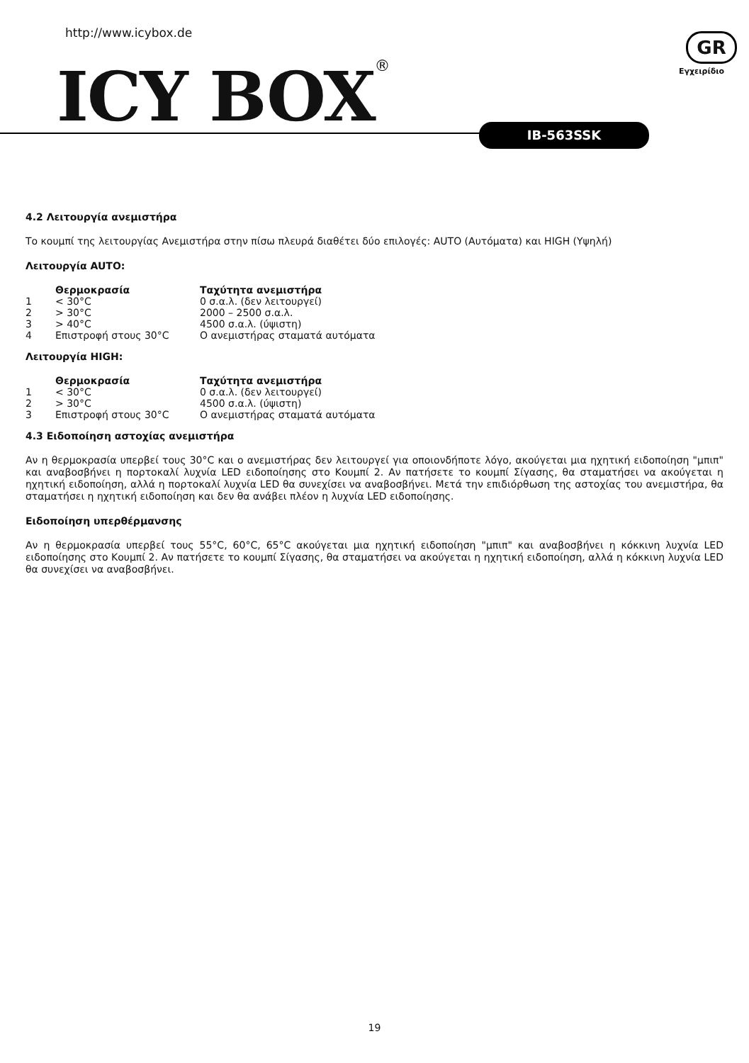http://www.icybox.de
ICY BOX®
GR
Εγχειρίδιο
IB-563SSK
4.2 Λειτουργία ανεμιστήρα
Το κουμπί της λειτουργίας Ανεμιστήρα στην πίσω πλευρά διαθέτει δύο επιλογές: AUTO (Αυτόματα) και HIGH (Υψηλή)
Λειτουργία AUTO:
| | Θερμοκρασία | Ταχύτητα ανεμιστήρα |
| --- | --- | --- |
| 1 | < 30°C | 0 σ.α.λ. (δεν λειτουργεί) |
| 2 | > 30°C | 2000 – 2500 σ.α.λ. |
| 3 | > 40°C | 4500 σ.α.λ. (ύψιστη) |
| 4 | Επιστροφή στους 30°C | Ο ανεμιστήρας σταματά αυτόματα |
Λειτουργία HIGH:
| | Θερμοκρασία | Ταχύτητα ανεμιστήρα |
| --- | --- | --- |
| 1 | < 30°C | 0 σ.α.λ. (δεν λειτουργεί) |
| 2 | > 30°C | 4500 σ.α.λ. (ύψιστη) |
| 3 | Επιστροφή στους 30°C | Ο ανεμιστήρας σταματά αυτόματα |
4.3 Ειδοποίηση αστοχίας ανεμιστήρα
Αν η θερμοκρασία υπερβεί τους 30°C και ο ανεμιστήρας δεν λειτουργεί για οποιονδήποτε λόγο, ακούγεται μια ηχητική ειδοποίηση "μπιπ" και αναβοσβήνει η πορτοκαλί λυχνία LED ειδοποίησης στο Κουμπί 2. Αν πατήσετε το κουμπί Σίγασης, θα σταματήσει να ακούγεται η ηχητική ειδοποίηση, αλλά η πορτοκαλί λυχνία LED θα συνεχίσει να αναβοσβήνει. Μετά την επιδιόρθωση της αστοχίας του ανεμιστήρα, θα σταματήσει η ηχητική ειδοποίηση και δεν θα ανάβει πλέον η λυχνία LED ειδοποίησης.
Ειδοποίηση υπερθέρμανσης
Αν η θερμοκρασία υπερβεί τους 55°C, 60°C, 65°C ακούγεται μια ηχητική ειδοποίηση "μπιπ" και αναβοσβήνει η κόκκινη λυχνία LED ειδοποίησης στο Κουμπί 2. Αν πατήσετε το κουμπί Σίγασης, θα σταματήσει να ακούγεται η ηχητική ειδοποίηση, αλλά η κόκκινη λυχνία LED θα συνεχίσει να αναβοσβήνει.
19